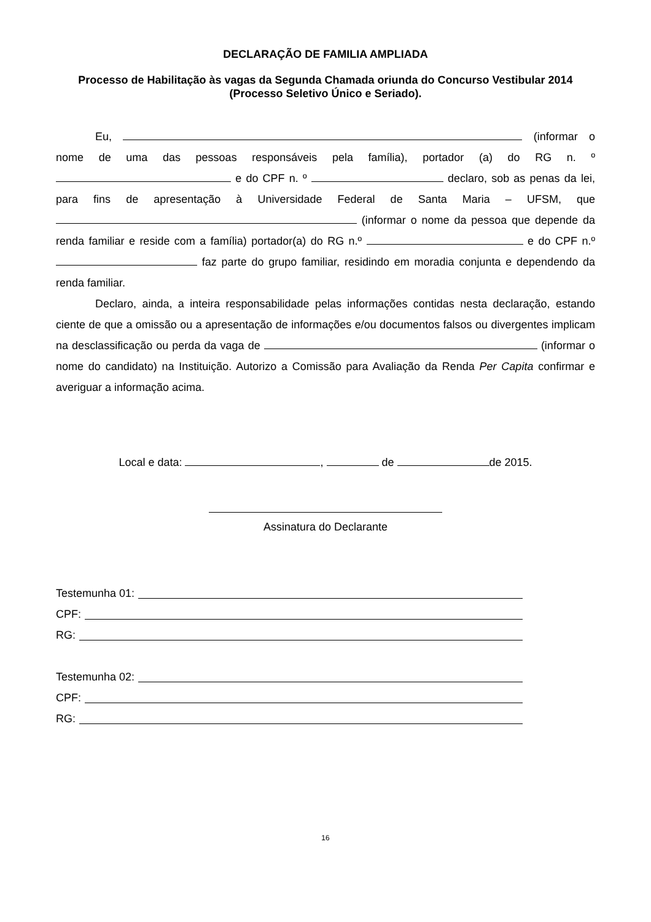DECLARAÇÃO DE FAMILIA AMPLIADA
Processo de Habilitação às vagas da Segunda Chamada oriunda do Concurso Vestibular 2014
(Processo Seletivo Único e Seriado).
Eu, (informar o nome de uma das pessoas responsáveis pela família), portador (a) do RG n. º e do CPF n. º declaro, sob as penas da lei, para fins de apresentação à Universidade Federal de Santa Maria – UFSM, que (informar o nome da pessoa que depende da renda familiar e reside com a família) portador(a) do RG n.º e do CPF n.º faz parte do grupo familiar, residindo em moradia conjunta e dependendo da renda familiar.
Declaro, ainda, a inteira responsabilidade pelas informações contidas nesta declaração, estando ciente de que a omissão ou a apresentação de informações e/ou documentos falsos ou divergentes implicam na desclassificação ou perda da vaga de (informar o nome do candidato) na Instituição. Autorizo a Comissão para Avaliação da Renda Per Capita confirmar e averiguar a informação acima.
Local e data: , de de 2015.
Assinatura do Declarante
Testemunha 01:
CPF:
RG:
Testemunha 02:
CPF:
RG:
16